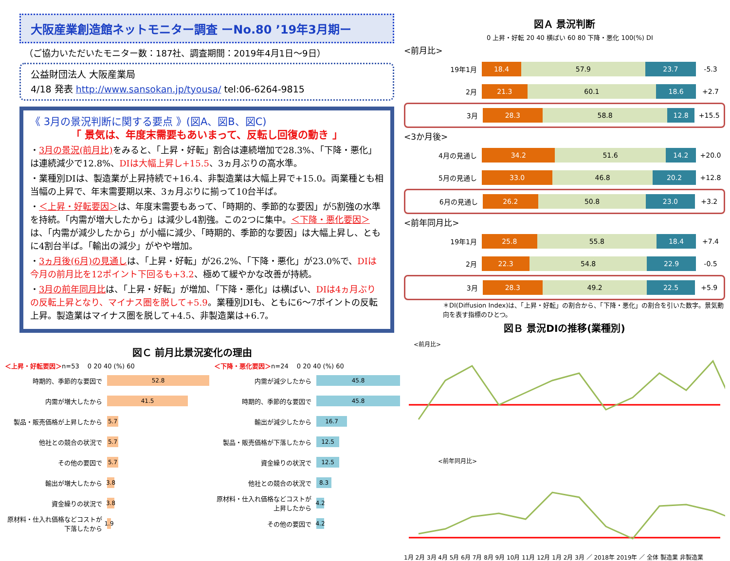大阪産業創造館ネットモニター調査 ーNo.80 ’19年3月期ー
（ご協力いただいたモニター数：187社、調査期間：2019年4月1日～9日）
公益財団法人 大阪産業局
4/18 発表 http://www.sansokan.jp/tyousa/ tel:06-6264-9815
《 3月の景況判断に関する要点 》(図A、図B、図C)
「 景気は、年度末需要もあいまって、反転し回復の動き 」
・3月の景況(前月比) をみると、「上昇・好転」割合は連続増加で28.3%、「下降・悪化」は連続減少で12.8%、DIは大幅上昇し+15.5、3ヵ月ぶりの高水準。
・業種別DIは、製造業が上昇持続で+16.4、非製造業は大幅上昇で+15.0。両業種とも相当幅の上昇で、年末需要期以来、3ヵ月ぶりに揃って10台半ば。
・＜上昇・好転要因＞は、年度末需要もあって、「時期的、季節的な要因」が5割強の水準を持続。「内需が増大したから」は減少し4割強。この2つに集中。＜下降・悪化要因＞は、「内需が減少したから」が小幅に減少、「時期的、季節的な要因」は大幅上昇し、ともに4割台半ば。「輸出の減少」がやや増加。
・3ヵ月後(6月)の見通しは、「上昇・好転」が26.2%、「下降・悪化」が23.0%で、DIは今月の前月比を12ポイント下回るも+3.2、極めて緩やかな改善が持続。
・3月の前年同月比は、「上昇・好転」が増加、「下降・悪化」は横ばい、DIは4ヵ月ぶりの反転上昇となり、マイナス圏を脱して+5.9。業種別DIも、ともに6～7ポイントの反転上昇。製造業はマイナス圏を脱して+4.5、非製造業は+6.7。
図Ａ 景況判断
0 上昇・好転 20 40 横ばい 60 80 下降・悪化 100(%) DI
<前月比>
19年1月
18.4 57.9 23.7
-5.3
2月
21.3 60.1 18.6
+2.7
3月
28.3 58.8 12.8
+15.5
<3か月後>
4月の見通し
34.2 51.6 14.2
+20.0
5月の見通し
33.0 46.8 20.2
+12.8
6月の見通し
26.2 50.8 23.0
+3.2
<前年同月比>
19年1月
25.8 55.8 18.4
+7.4
2月
22.3 54.8 22.9
-0.5
3月
28.3 49.2 22.5
+5.9
＊DI(Diffusion Index)は、「上昇・好転」の割合から、「下降・悪化」の割合を引いた数字。景気動向を表す指標のひとつ。
図Ｂ 景況DIの推移(業種別)
<前月比>
<前年同月比>
1月 2月 3月 4月 5月 6月 7月 8月 9月 10月 11月 12月 1月 2月 3月 ／ 2018年 2019年 ／ 全体 製造業 非製造業
図Ｃ 前月比景況変化の理由
＜上昇・好転要因＞n=53 　0 20 40 (%) 60
時期的、季節的な要因で
52.8
内需が増大したから
41.5
製品・販売価格が上昇したから
5.7
他社との競合の状況で
5.7
その他の要因で
5.7
輸出が増大したから
3.8
資金繰りの状況で
3.8
原材料・仕入れ価格などコストが下落したから
1.9
＜下降・悪化要因＞n=24 　0 20 40 (%) 60
内需が減少したから
45.8
時期的、季節的な要因で
45.8
輸出が減少したから
16.7
製品・販売価格が下落したから
12.5
資金繰りの状況で
12.5
他社との競合の状況で
8.3
原材料・仕入れ価格などコストが上昇したから
4.2
その他の要因で
4.2